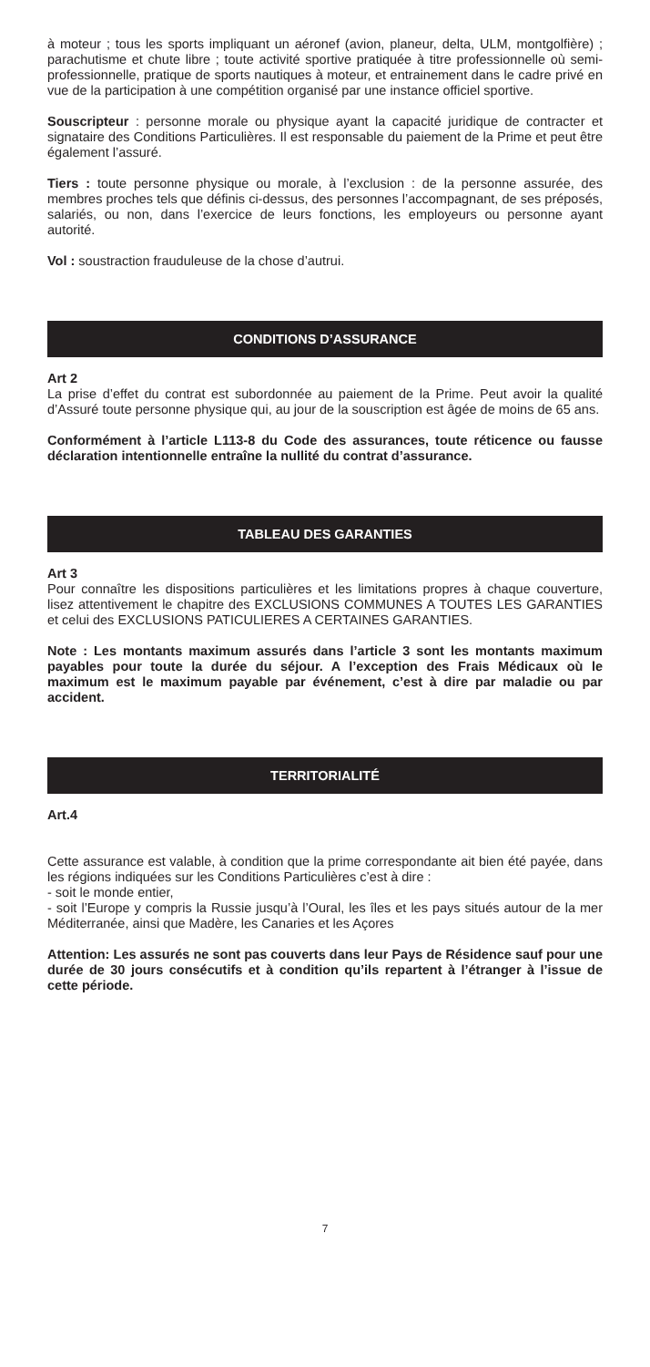à moteur ; tous les sports impliquant un aéronef (avion, planeur, delta, ULM, montgolfière) ; parachutisme et chute libre ; toute activité sportive pratiquée à titre professionnelle où semi-professionnelle, pratique de sports nautiques à moteur, et entrainement dans le cadre privé en vue de la participation à une compétition organisé par une instance officiel sportive.
Souscripteur : personne morale ou physique ayant la capacité juridique de contracter et signataire des Conditions Particulières. Il est responsable du paiement de la Prime et peut être également l’assuré.
Tiers : toute personne physique ou morale, à l’exclusion : de la personne assurée, des membres proches tels que définis ci-dessus, des personnes l’accompagnant, de ses préposés, salariés, ou non, dans l’exercice de leurs fonctions, les employeurs ou personne ayant autorité.
Vol : soustraction frauduleuse de la chose d’autrui.
CONDITIONS D’ASSURANCE
Art 2
La prise d’effet du contrat est subordonnée au paiement de la Prime. Peut avoir la qualité d’Assuré toute personne physique qui, au jour de la souscription est âgée de moins de 65 ans.
Conformément à l’article L113-8 du Code des assurances, toute réticence ou fausse déclaration intentionnelle entraîne la nullité du contrat d’assurance.
TABLEAU DES GARANTIES
Art 3
Pour connaître les dispositions particulières et les limitations propres à chaque couverture, lisez attentivement le chapitre des EXCLUSIONS COMMUNES A TOUTES LES GARANTIES et celui des EXCLUSIONS PATICULIERES A CERTAINES GARANTIES.
Note : Les montants maximum assurés dans l’article 3 sont les montants maximum payables pour toute la durée du séjour. A l’exception des Frais Médicaux où le maximum est le maximum payable par événement, c’est à dire par maladie ou par accident.
TERRITORIALITÉ
Art.4
Cette assurance est valable, à condition que la prime correspondante ait bien été payée, dans les régions indiquées sur les Conditions Particulières c’est à dire :
- soit le monde entier,
- soit l’Europe y compris la Russie jusqu’à l’Oural, les îles et les pays situés autour de la mer Méditerranée, ainsi que Madère, les Canaries et les Açores
Attention: Les assurés ne sont pas couverts dans leur Pays de Résidence sauf pour une durée de 30 jours consécutifs et à condition qu’ils repartent à l’étranger à l’issue de cette période.
7